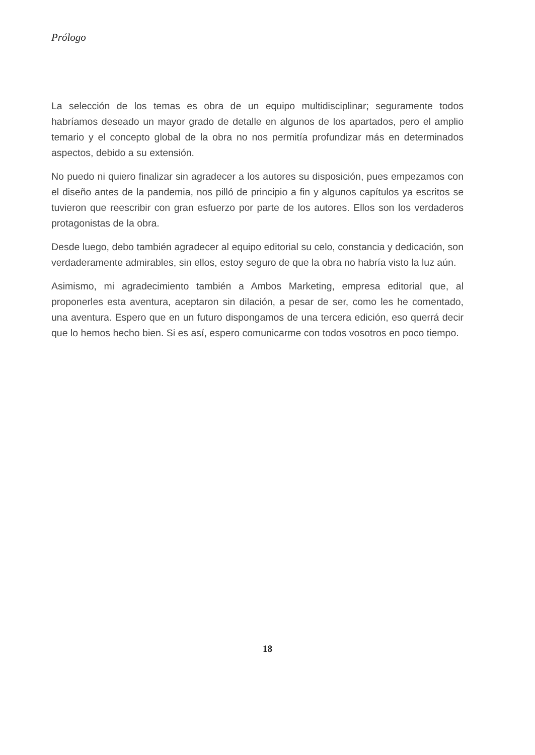Prólogo
La selección de los temas es obra de un equipo multidisciplinar; seguramente todos habríamos deseado un mayor grado de detalle en algunos de los apartados, pero el amplio temario y el concepto global de la obra no nos permitía profundizar más en determinados aspectos, debido a su extensión.
No puedo ni quiero finalizar sin agradecer a los autores su disposición, pues empezamos con el diseño antes de la pandemia, nos pilló de principio a fin y algunos capítulos ya escritos se tuvieron que reescribir con gran esfuerzo por parte de los autores. Ellos son los verdaderos protagonistas de la obra.
Desde luego, debo también agradecer al equipo editorial su celo, constancia y dedicación, son verdaderamente admirables, sin ellos, estoy seguro de que la obra no habría visto la luz aún.
Asimismo, mi agradecimiento también a Ambos Marketing, empresa editorial que, al proponerles esta aventura, aceptaron sin dilación, a pesar de ser, como les he comentado, una aventura. Espero que en un futuro dispongamos de una tercera edición, eso querrá decir que lo hemos hecho bien. Si es así, espero comunicarme con todos vosotros en poco tiempo.
18